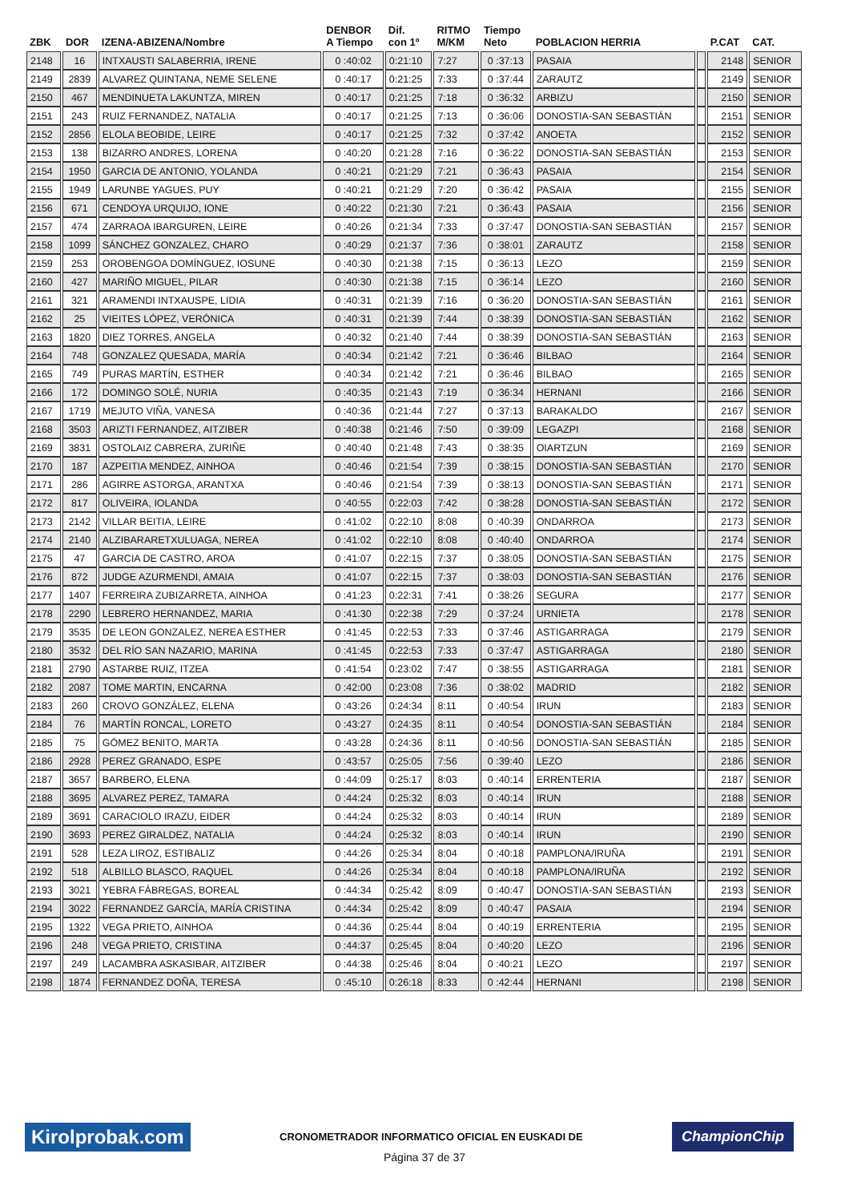| ZBK | DOR | IZENA-ABIZENA/Nombre | DENBOR A Tiempo | Dif. con 1º | RITMO M/KM | Tiempo Neto | POBLACION HERRIA | | P.CAT | CAT. |
| --- | --- | --- | --- | --- | --- | --- | --- | --- | --- | --- |
| 2148 | 16 | INTXAUSTI SALABERRIA, IRENE | 0 :40:02 | 0:21:10 | 7:27 | 0 :37:13 | PASAIA | | 2148 | SENIOR |
| 2149 | 2839 | ALVAREZ QUINTANA, NEME SELENE | 0 :40:17 | 0:21:25 | 7:33 | 0 :37:44 | ZARAUTZ | | 2149 | SENIOR |
| 2150 | 467 | MENDINUETA LAKUNTZA, MIREN | 0 :40:17 | 0:21:25 | 7:18 | 0 :36:32 | ARBIZU | | 2150 | SENIOR |
| 2151 | 243 | RUIZ FERNANDEZ, NATALIA | 0 :40:17 | 0:21:25 | 7:13 | 0 :36:06 | DONOSTIA-SAN SEBASTIÁN | | 2151 | SENIOR |
| 2152 | 2856 | ELOLA BEOBIDE, LEIRE | 0 :40:17 | 0:21:25 | 7:32 | 0 :37:42 | ANOETA | | 2152 | SENIOR |
| 2153 | 138 | BIZARRO ANDRES, LORENA | 0 :40:20 | 0:21:28 | 7:16 | 0 :36:22 | DONOSTIA-SAN SEBASTIÁN | | 2153 | SENIOR |
| 2154 | 1950 | GARCIA DE ANTONIO, YOLANDA | 0 :40:21 | 0:21:29 | 7:21 | 0 :36:43 | PASAIA | | 2154 | SENIOR |
| 2155 | 1949 | LARUNBE YAGUES, PUY | 0 :40:21 | 0:21:29 | 7:20 | 0 :36:42 | PASAIA | | 2155 | SENIOR |
| 2156 | 671 | CENDOYA URQUIJO, IONE | 0 :40:22 | 0:21:30 | 7:21 | 0 :36:43 | PASAIA | | 2156 | SENIOR |
| 2157 | 474 | ZARRAOA IBARGUREN, LEIRE | 0 :40:26 | 0:21:34 | 7:33 | 0 :37:47 | DONOSTIA-SAN SEBASTIÁN | | 2157 | SENIOR |
| 2158 | 1099 | SÁNCHEZ GONZALEZ, CHARO | 0 :40:29 | 0:21:37 | 7:36 | 0 :38:01 | ZARAUTZ | | 2158 | SENIOR |
| 2159 | 253 | OROBENGOA DOMÍNGUEZ, IOSUNE | 0 :40:30 | 0:21:38 | 7:15 | 0 :36:13 | LEZO | | 2159 | SENIOR |
| 2160 | 427 | MARIÑO MIGUEL, PILAR | 0 :40:30 | 0:21:38 | 7:15 | 0 :36:14 | LEZO | | 2160 | SENIOR |
| 2161 | 321 | ARAMENDI INTXAUSPE, LIDIA | 0 :40:31 | 0:21:39 | 7:16 | 0 :36:20 | DONOSTIA-SAN SEBASTIÁN | | 2161 | SENIOR |
| 2162 | 25 | VIEITES LÓPEZ, VERÓNICA | 0 :40:31 | 0:21:39 | 7:44 | 0 :38:39 | DONOSTIA-SAN SEBASTIÁN | | 2162 | SENIOR |
| 2163 | 1820 | DIEZ TORRES, ANGELA | 0 :40:32 | 0:21:40 | 7:44 | 0 :38:39 | DONOSTIA-SAN SEBASTIÁN | | 2163 | SENIOR |
| 2164 | 748 | GONZALEZ QUESADA, MARÍA | 0 :40:34 | 0:21:42 | 7:21 | 0 :36:46 | BILBAO | | 2164 | SENIOR |
| 2165 | 749 | PURAS MARTÍN, ESTHER | 0 :40:34 | 0:21:42 | 7:21 | 0 :36:46 | BILBAO | | 2165 | SENIOR |
| 2166 | 172 | DOMINGO SOLÉ, NURIA | 0 :40:35 | 0:21:43 | 7:19 | 0 :36:34 | HERNANI | | 2166 | SENIOR |
| 2167 | 1719 | MEJUTO VIÑA, VANESA | 0 :40:36 | 0:21:44 | 7:27 | 0 :37:13 | BARAKALDO | | 2167 | SENIOR |
| 2168 | 3503 | ARIZTI FERNANDEZ, AITZIBER | 0 :40:38 | 0:21:46 | 7:50 | 0 :39:09 | LEGAZPI | | 2168 | SENIOR |
| 2169 | 3831 | OSTOLAIZ CABRERA, ZURIÑE | 0 :40:40 | 0:21:48 | 7:43 | 0 :38:35 | OIARTZUN | | 2169 | SENIOR |
| 2170 | 187 | AZPEITIA MENDEZ, AINHOA | 0 :40:46 | 0:21:54 | 7:39 | 0 :38:15 | DONOSTIA-SAN SEBASTIÁN | | 2170 | SENIOR |
| 2171 | 286 | AGIRRE ASTORGA, ARANTXA | 0 :40:46 | 0:21:54 | 7:39 | 0 :38:13 | DONOSTIA-SAN SEBASTIÁN | | 2171 | SENIOR |
| 2172 | 817 | OLIVEIRA, IOLANDA | 0 :40:55 | 0:22:03 | 7:42 | 0 :38:28 | DONOSTIA-SAN SEBASTIÁN | | 2172 | SENIOR |
| 2173 | 2142 | VILLAR BEITIA, LEIRE | 0 :41:02 | 0:22:10 | 8:08 | 0 :40:39 | ONDARROA | | 2173 | SENIOR |
| 2174 | 2140 | ALZIBARARETXULUAGA, NEREA | 0 :41:02 | 0:22:10 | 8:08 | 0 :40:40 | ONDARROA | | 2174 | SENIOR |
| 2175 | 47 | GARCIA DE CASTRO, AROA | 0 :41:07 | 0:22:15 | 7:37 | 0 :38:05 | DONOSTIA-SAN SEBASTIÁN | | 2175 | SENIOR |
| 2176 | 872 | JUDGE AZURMENDI, AMAIA | 0 :41:07 | 0:22:15 | 7:37 | 0 :38:03 | DONOSTIA-SAN SEBASTIÁN | | 2176 | SENIOR |
| 2177 | 1407 | FERREIRA ZUBIZARRETA, AINHOA | 0 :41:23 | 0:22:31 | 7:41 | 0 :38:26 | SEGURA | | 2177 | SENIOR |
| 2178 | 2290 | LEBRERO HERNANDEZ, MARIA | 0 :41:30 | 0:22:38 | 7:29 | 0 :37:24 | URNIETA | | 2178 | SENIOR |
| 2179 | 3535 | DE LEON GONZALEZ, NEREA ESTHER | 0 :41:45 | 0:22:53 | 7:33 | 0 :37:46 | ASTIGARRAGA | | 2179 | SENIOR |
| 2180 | 3532 | DEL RÍO SAN NAZARIO, MARINA | 0 :41:45 | 0:22:53 | 7:33 | 0 :37:47 | ASTIGARRAGA | | 2180 | SENIOR |
| 2181 | 2790 | ASTARBE RUIZ, ITZEA | 0 :41:54 | 0:23:02 | 7:47 | 0 :38:55 | ASTIGARRAGA | | 2181 | SENIOR |
| 2182 | 2087 | TOME MARTIN, ENCARNA | 0 :42:00 | 0:23:08 | 7:36 | 0 :38:02 | MADRID | | 2182 | SENIOR |
| 2183 | 260 | CROVO GONZÁLEZ, ELENA | 0 :43:26 | 0:24:34 | 8:11 | 0 :40:54 | IRUN | | 2183 | SENIOR |
| 2184 | 76 | MARTÍN RONCAL, LORETO | 0 :43:27 | 0:24:35 | 8:11 | 0 :40:54 | DONOSTIA-SAN SEBASTIÁN | | 2184 | SENIOR |
| 2185 | 75 | GÓMEZ BENITO, MARTA | 0 :43:28 | 0:24:36 | 8:11 | 0 :40:56 | DONOSTIA-SAN SEBASTIÁN | | 2185 | SENIOR |
| 2186 | 2928 | PEREZ GRANADO, ESPE | 0 :43:57 | 0:25:05 | 7:56 | 0 :39:40 | LEZO | | 2186 | SENIOR |
| 2187 | 3657 | BARBERO, ELENA | 0 :44:09 | 0:25:17 | 8:03 | 0 :40:14 | ERRENTERIA | | 2187 | SENIOR |
| 2188 | 3695 | ALVAREZ PEREZ, TAMARA | 0 :44:24 | 0:25:32 | 8:03 | 0 :40:14 | IRUN | | 2188 | SENIOR |
| 2189 | 3691 | CARACIOLO IRAZU, EIDER | 0 :44:24 | 0:25:32 | 8:03 | 0 :40:14 | IRUN | | 2189 | SENIOR |
| 2190 | 3693 | PEREZ GIRALDEZ, NATALIA | 0 :44:24 | 0:25:32 | 8:03 | 0 :40:14 | IRUN | | 2190 | SENIOR |
| 2191 | 528 | LEZA LIROZ, ESTIBALIZ | 0 :44:26 | 0:25:34 | 8:04 | 0 :40:18 | PAMPLONA/IRUÑA | | 2191 | SENIOR |
| 2192 | 518 | ALBILLO BLASCO, RAQUEL | 0 :44:26 | 0:25:34 | 8:04 | 0 :40:18 | PAMPLONA/IRUÑA | | 2192 | SENIOR |
| 2193 | 3021 | YEBRA FÁBREGAS, BOREAL | 0 :44:34 | 0:25:42 | 8:09 | 0 :40:47 | DONOSTIA-SAN SEBASTIÁN | | 2193 | SENIOR |
| 2194 | 3022 | FERNANDEZ GARCÍA, MARÍA CRISTINA | 0 :44:34 | 0:25:42 | 8:09 | 0 :40:47 | PASAIA | | 2194 | SENIOR |
| 2195 | 1322 | VEGA PRIETO, AINHOA | 0 :44:36 | 0:25:44 | 8:04 | 0 :40:19 | ERRENTERIA | | 2195 | SENIOR |
| 2196 | 248 | VEGA PRIETO, CRISTINA | 0 :44:37 | 0:25:45 | 8:04 | 0 :40:20 | LEZO | | 2196 | SENIOR |
| 2197 | 249 | LACAMBRA ASKASIBAR, AITZIBER | 0 :44:38 | 0:25:46 | 8:04 | 0 :40:21 | LEZO | | 2197 | SENIOR |
| 2198 | 1874 | FERNANDEZ DOÑA, TERESA | 0 :45:10 | 0:26:18 | 8:33 | 0 :42:44 | HERNANI | | 2198 | SENIOR |
Kirolprobak.com CRONOMETRADOR INFORMATICO OFICIAL EN EUSKADI DE ChampionChip
Página 37 de 37